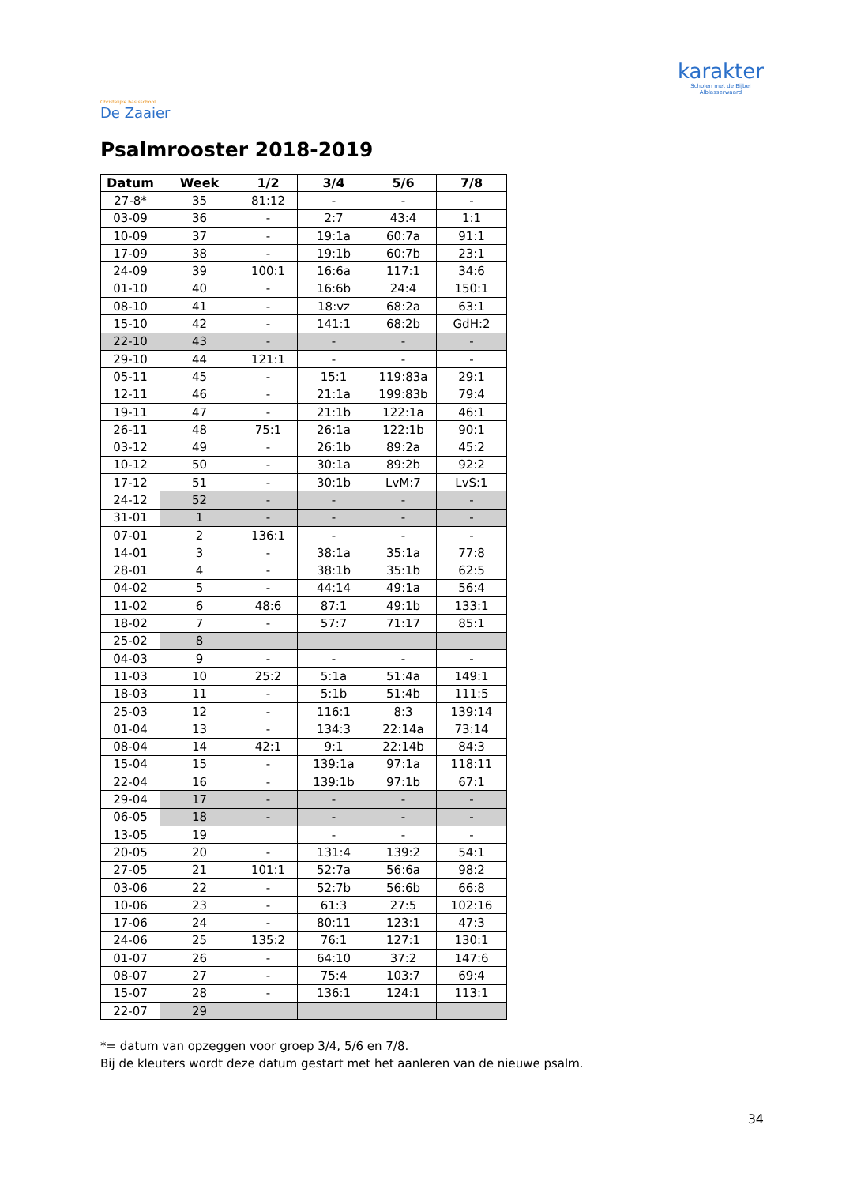Christelijke basisschool
De Zaaier
karakter
Scholen met de Bijbel
Alblasserwaard
Psalmrooster 2018-2019
| Datum | Week | 1/2 | 3/4 | 5/6 | 7/8 |
| --- | --- | --- | --- | --- | --- |
| 27-8* | 35 | 81:12 | - | - | - |
| 03-09 | 36 | - | 2:7 | 43:4 | 1:1 |
| 10-09 | 37 | - | 19:1a | 60:7a | 91:1 |
| 17-09 | 38 | - | 19:1b | 60:7b | 23:1 |
| 24-09 | 39 | 100:1 | 16:6a | 117:1 | 34:6 |
| 01-10 | 40 | - | 16:6b | 24:4 | 150:1 |
| 08-10 | 41 | - | 18:vz | 68:2a | 63:1 |
| 15-10 | 42 | - | 141:1 | 68:2b | GdH:2 |
| 22-10 | 43 | - | - | - | - |
| 29-10 | 44 | 121:1 | - | - | - |
| 05-11 | 45 | - | 15:1 | 119:83a | 29:1 |
| 12-11 | 46 | - | 21:1a | 199:83b | 79:4 |
| 19-11 | 47 | - | 21:1b | 122:1a | 46:1 |
| 26-11 | 48 | 75:1 | 26:1a | 122:1b | 90:1 |
| 03-12 | 49 | - | 26:1b | 89:2a | 45:2 |
| 10-12 | 50 | - | 30:1a | 89:2b | 92:2 |
| 17-12 | 51 | - | 30:1b | LvM:7 | LvS:1 |
| 24-12 | 52 | - | - | - | - |
| 31-01 | 1 | - | - | - | - |
| 07-01 | 2 | 136:1 | - | - | - |
| 14-01 | 3 | - | 38:1a | 35:1a | 77:8 |
| 28-01 | 4 | - | 38:1b | 35:1b | 62:5 |
| 04-02 | 5 | - | 44:14 | 49:1a | 56:4 |
| 11-02 | 6 | 48:6 | 87:1 | 49:1b | 133:1 |
| 18-02 | 7 | - | 57:7 | 71:17 | 85:1 |
| 25-02 | 8 | | | | |
| 04-03 | 9 | - | - | - | - |
| 11-03 | 10 | 25:2 | 5:1a | 51:4a | 149:1 |
| 18-03 | 11 | - | 5:1b | 51:4b | 111:5 |
| 25-03 | 12 | - | 116:1 | 8:3 | 139:14 |
| 01-04 | 13 | - | 134:3 | 22:14a | 73:14 |
| 08-04 | 14 | 42:1 | 9:1 | 22:14b | 84:3 |
| 15-04 | 15 | - | 139:1a | 97:1a | 118:11 |
| 22-04 | 16 | - | 139:1b | 97:1b | 67:1 |
| 29-04 | 17 | - | - | - | - |
| 06-05 | 18 | - | - | - | - |
| 13-05 | 19 | | - | - | - |
| 20-05 | 20 | - | 131:4 | 139:2 | 54:1 |
| 27-05 | 21 | 101:1 | 52:7a | 56:6a | 98:2 |
| 03-06 | 22 | - | 52:7b | 56:6b | 66:8 |
| 10-06 | 23 | - | 61:3 | 27:5 | 102:16 |
| 17-06 | 24 | - | 80:11 | 123:1 | 47:3 |
| 24-06 | 25 | 135:2 | 76:1 | 127:1 | 130:1 |
| 01-07 | 26 | - | 64:10 | 37:2 | 147:6 |
| 08-07 | 27 | - | 75:4 | 103:7 | 69:4 |
| 15-07 | 28 | - | 136:1 | 124:1 | 113:1 |
| 22-07 | 29 | | | | |
*= datum van opzeggen voor groep 3/4, 5/6 en 7/8.
Bij de kleuters wordt deze datum gestart met het aanleren van de nieuwe psalm.
34